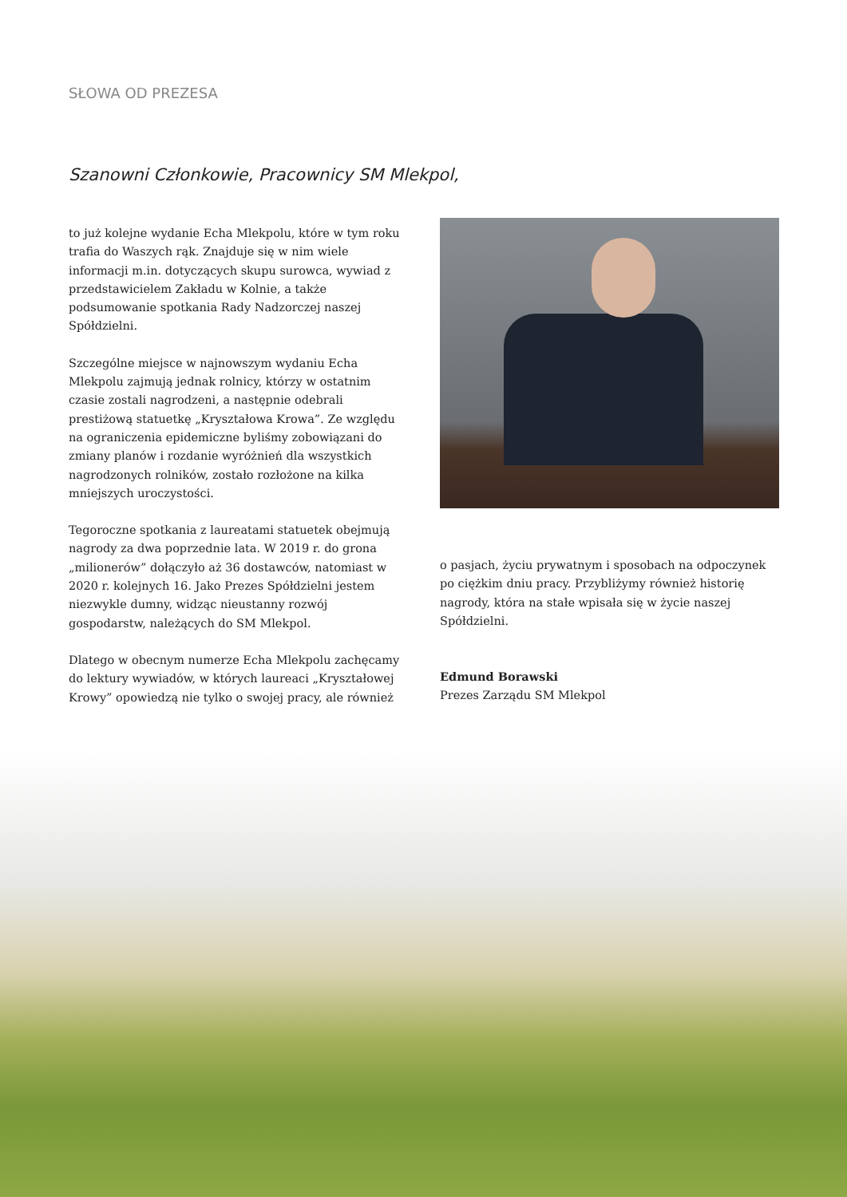SŁOWA OD PREZESA
Szanowni Członkowie, Pracownicy SM Mlekpol,
to już kolejne wydanie Echa Mlekpolu, które w tym roku trafia do Waszych rąk. Znajduje się w nim wiele informacji m.in. dotyczących skupu surowca, wywiad z przedstawicielem Zakładu w Kolnie, a także podsumowanie spotkania Rady Nadzorczej naszej Spółdzielni.
Szczególne miejsce w najnowszym wydaniu Echa Mlekpolu zajmują jednak rolnicy, którzy w ostatnim czasie zostali nagrodzeni, a następnie odebrali prestiżową statuetkę „Kryształowa Krowa”. Ze względu na ograniczenia epidemiczne byliśmy zobowiązani do zmiany planów i rozdanie wyróżnień dla wszystkich nagrodzonych rolników, zostało rozłożone na kilka mniejszych uroczystości.
Tegoroczne spotkania z laureatami statuetek obejmują nagrody za dwa poprzednie lata. W 2019 r. do grona „milionerów” dołączyło aż 36 dostawców, natomiast w 2020 r. kolejnych 16. Jako Prezes Spółdzielni jestem niezwykle dumny, widząc nieustanny rozwój gospodarstw, należących do SM Mlekpol.
Dlatego w obecnym numerze Echa Mlekpolu zachęcamy do lektury wywiadów, w których laureaci „Kryształowej Krowy” opowiedzą nie tylko o swojej pracy, ale również
o pasjach, życiu prywatnym i sposobach na odpoczynek po ciężkim dniu pracy. Przybliżymy również historię nagrody, która na stałe wpisała się w życie naszej Spółdzielni.
Edmund Borawski
Prezes Zarządu SM Mlekpol